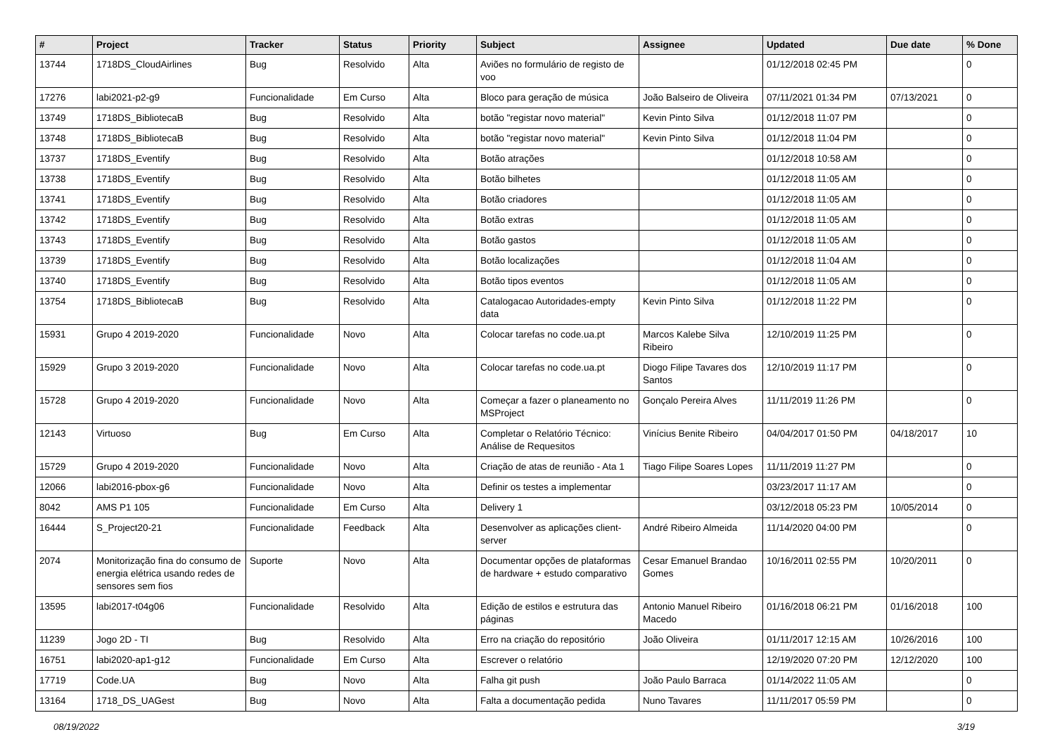| # | Project | Tracker | Status | Priority | Subject | Assignee | Updated | Due date | % Done |
| --- | --- | --- | --- | --- | --- | --- | --- | --- | --- |
| 13744 | 1718DS_CloudAirlines | Bug | Resolvido | Alta | Aviões no formulário de registo de voo | | 01/12/2018 02:45 PM | | 0 |
| 17276 | labi2021-p2-g9 | Funcionalidade | Em Curso | Alta | Bloco para geração de música | João Balseiro de Oliveira | 07/11/2021 01:34 PM | 07/13/2021 | 0 |
| 13749 | 1718DS_BibliotecaB | Bug | Resolvido | Alta | botão "registar novo material" | Kevin Pinto Silva | 01/12/2018 11:07 PM | | 0 |
| 13748 | 1718DS_BibliotecaB | Bug | Resolvido | Alta | botão "registar novo material" | Kevin Pinto Silva | 01/12/2018 11:04 PM | | 0 |
| 13737 | 1718DS_Eventify | Bug | Resolvido | Alta | Botão atrações | | 01/12/2018 10:58 AM | | 0 |
| 13738 | 1718DS_Eventify | Bug | Resolvido | Alta | Botão bilhetes | | 01/12/2018 11:05 AM | | 0 |
| 13741 | 1718DS_Eventify | Bug | Resolvido | Alta | Botão criadores | | 01/12/2018 11:05 AM | | 0 |
| 13742 | 1718DS_Eventify | Bug | Resolvido | Alta | Botão extras | | 01/12/2018 11:05 AM | | 0 |
| 13743 | 1718DS_Eventify | Bug | Resolvido | Alta | Botão gastos | | 01/12/2018 11:05 AM | | 0 |
| 13739 | 1718DS_Eventify | Bug | Resolvido | Alta | Botão localizações | | 01/12/2018 11:04 AM | | 0 |
| 13740 | 1718DS_Eventify | Bug | Resolvido | Alta | Botão tipos eventos | | 01/12/2018 11:05 AM | | 0 |
| 13754 | 1718DS_BibliotecaB | Bug | Resolvido | Alta | Catalogacao Autoridades-empty data | Kevin Pinto Silva | 01/12/2018 11:22 PM | | 0 |
| 15931 | Grupo 4 2019-2020 | Funcionalidade | Novo | Alta | Colocar tarefas no code.ua.pt | Marcos Kalebe Silva Ribeiro | 12/10/2019 11:25 PM | | 0 |
| 15929 | Grupo 3 2019-2020 | Funcionalidade | Novo | Alta | Colocar tarefas no code.ua.pt | Diogo Filipe Tavares dos Santos | 12/10/2019 11:17 PM | | 0 |
| 15728 | Grupo 4 2019-2020 | Funcionalidade | Novo | Alta | Começar a fazer o planeamento no MSProject | Gonçalo Pereira Alves | 11/11/2019 11:26 PM | | 0 |
| 12143 | Virtuoso | Bug | Em Curso | Alta | Completar o Relatório Técnico: Análise de Requesitos | Vinícius Benite Ribeiro | 04/04/2017 01:50 PM | 04/18/2017 | 10 |
| 15729 | Grupo 4 2019-2020 | Funcionalidade | Novo | Alta | Criação de atas de reunião - Ata 1 | Tiago Filipe Soares Lopes | 11/11/2019 11:27 PM | | 0 |
| 12066 | labi2016-pbox-g6 | Funcionalidade | Novo | Alta | Definir os testes a implementar | | 03/23/2017 11:17 AM | | 0 |
| 8042 | AMS P1 105 | Funcionalidade | Em Curso | Alta | Delivery 1 | | 03/12/2018 05:23 PM | 10/05/2014 | 0 |
| 16444 | S_Project20-21 | Funcionalidade | Feedback | Alta | Desenvolver as aplicações client-server | André Ribeiro Almeida | 11/14/2020 04:00 PM | | 0 |
| 2074 | Monitorização fina do consumo de energia elétrica usando redes de sensores sem fios | Suporte | Novo | Alta | Documentar opções de plataformas de hardware + estudo comparativo | Cesar Emanuel Brandao Gomes | 10/16/2011 02:55 PM | 10/20/2011 | 0 |
| 13595 | labi2017-t04g06 | Funcionalidade | Resolvido | Alta | Edição de estilos e estrutura das páginas | Antonio Manuel Ribeiro Macedo | 01/16/2018 06:21 PM | 01/16/2018 | 100 |
| 11239 | Jogo 2D - TI | Bug | Resolvido | Alta | Erro na criação do repositório | João Oliveira | 01/11/2017 12:15 AM | 10/26/2016 | 100 |
| 16751 | labi2020-ap1-g12 | Funcionalidade | Em Curso | Alta | Escrever o relatório | | 12/19/2020 07:20 PM | 12/12/2020 | 100 |
| 17719 | Code.UA | Bug | Novo | Alta | Falha git push | João Paulo Barraca | 01/14/2022 11:05 AM | | 0 |
| 13164 | 1718_DS_UAGest | Bug | Novo | Alta | Falta a documentação pedida | Nuno Tavares | 11/11/2017 05:59 PM | | 0 |
08/19/2022 3/19